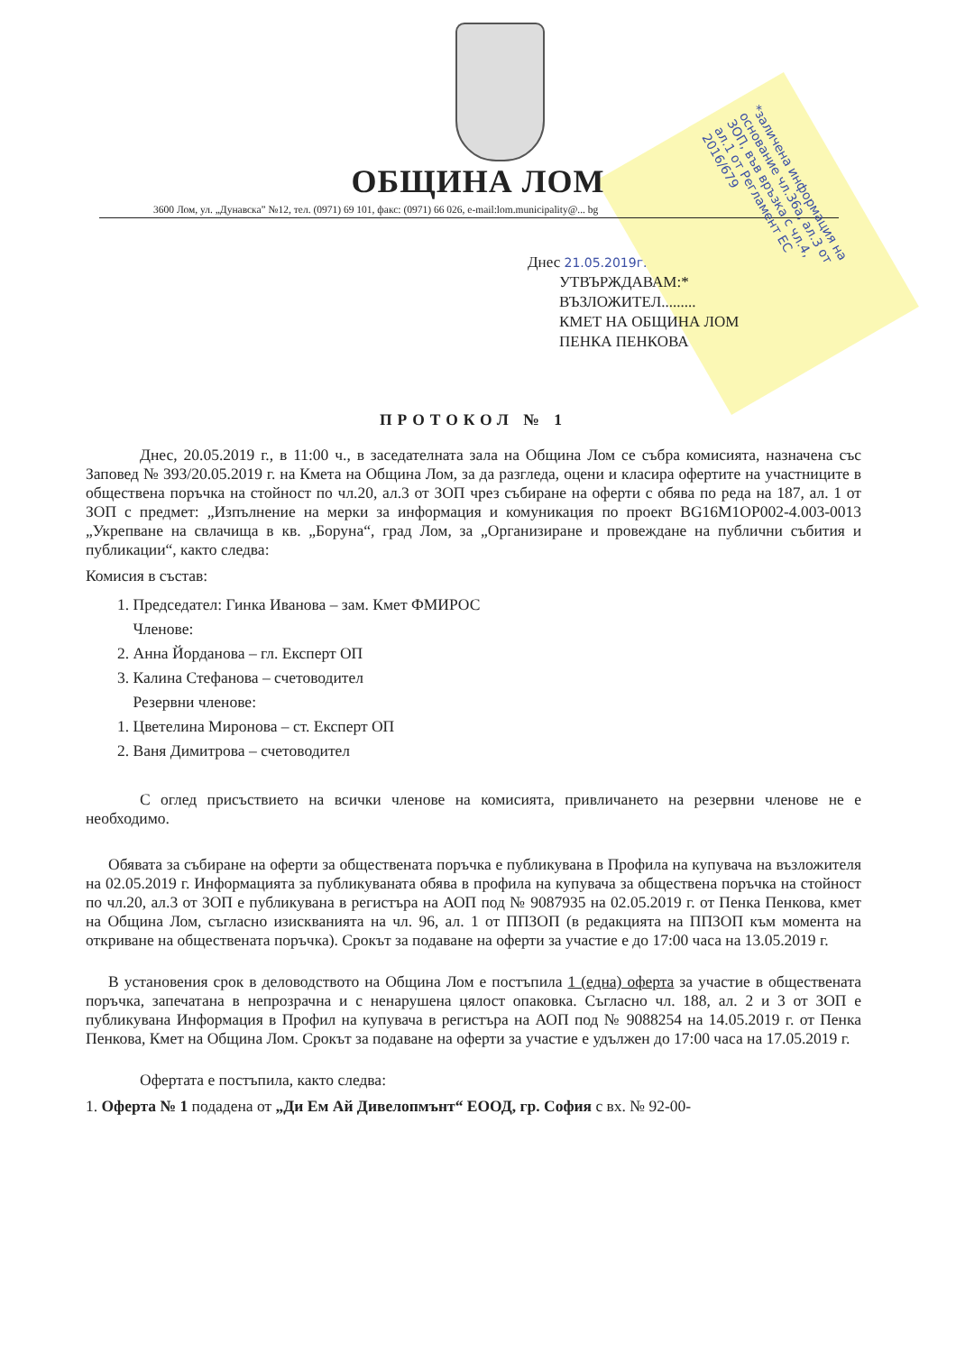ОБЩИНА ЛОМ
3600 Лом, ул. „Дунавска” №12, тел. (0971) 69 101, факс: (0971) 66 026, e-mail:lom.municipality@... bg
Днес 21.05.2019г.
УТВЪРЖДАВАМ:*
ВЪЗЛОЖИТЕЛ.........
КМЕТ НА ОБЩИНА ЛОМ
ПЕНКА ПЕНКОВА
*заличена информация на основание чл.36а, ал.3 от ЗОП, във връзка с чл.4, ал.1 от Регламент ЕС 2016/679
ПРОТОКОЛ № 1
Днес, 20.05.2019 г., в 11:00 ч., в заседателната зала на Община Лом се събра комисията, назначена със Заповед № 393/20.05.2019 г. на Кмета на Община Лом, за да разгледа, оцени и класира офертите на участниците в обществена поръчка на стойност по чл.20, ал.3 от ЗОП чрез събиране на оферти с обява по реда на 187, ал. 1 от ЗОП с предмет: „Изпълнение на мерки за информация и комуникация по проект BG16M1OP002-4.003-0013 „Укрепване на свлачища в кв. „Боруна“, град Лом, за „Организиране и провеждане на публични събития и публикации“, както следва:
Комисия в състав:
1. Председател: Гинка Иванова – зам. Кмет ФМИРОС
Членове:
2. Анна Йорданова – гл. Експерт ОП
3. Калина Стефанова – счетоводител
Резервни членове:
1. Цветелина Миронова – ст. Експерт ОП
2. Ваня Димитрова – счетоводител
С оглед присъствието на всички членове на комисията, привличането на резервни членове не е необходимо.
Обявата за събиране на оферти за обществената поръчка е публикувана в Профила на купувача на възложителя на 02.05.2019 г. Информацията за публикуваната обява в профила на купувача за обществена поръчка на стойност по чл.20, ал.3 от ЗОП е публикувана в регистъра на АОП под № 9087935 на 02.05.2019 г. от Пенка Пенкова, кмет на Община Лом, съгласно изискванията на чл. 96, ал. 1 от ППЗОП (в редакцията на ППЗОП към момента на откриване на обществената поръчка). Срокът за подаване на оферти за участие е до 17:00 часа на 13.05.2019 г.
В установения срок в деловодството на Община Лом е постъпила 1 (една) оферта за участие в обществената поръчка, запечатана в непрозрачна и с ненарушена цялост опаковка. Съгласно чл. 188, ал. 2 и 3 от ЗОП е публикувана Информация в Профил на купувача в регистъра на АОП под № 9088254 на 14.05.2019 г. от Пенка Пенкова, Кмет на Община Лом. Срокът за подаване на оферти за участие е удължен до 17:00 часа на 17.05.2019 г.
Офертата е постъпила, както следва:
1. Оферта № 1 подадена от „Ди Ем Ай Дивелопмънт“ ЕООД, гр. София с вх. № 92-00-